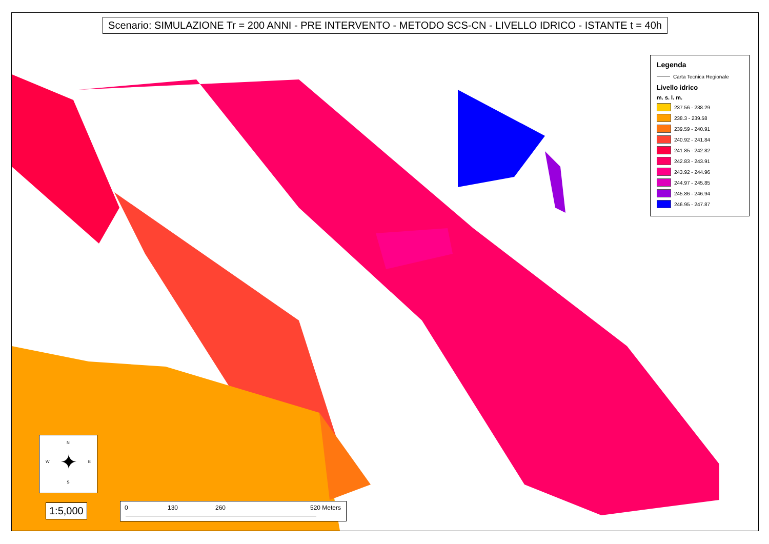Scenario: SIMULAZIONE Tr = 200 ANNI - PRE INTERVENTO - METODO SCS-CN - LIVELLO IDRICO - ISTANTE t = 40h
Legenda
Carta Tecnica Regionale
Livello idrico
m. s. l. m.
237.56 - 238.29
238.3 - 239.58
239.59 - 240.91
240.92 - 241.84
241.85 - 242.82
242.83 - 243.91
243.92 - 244.96
244.97 - 245.85
245.86 - 246.94
246.95 - 247.87
N
W ✦ E
S
1:5,000 0 130 260 520 Meters